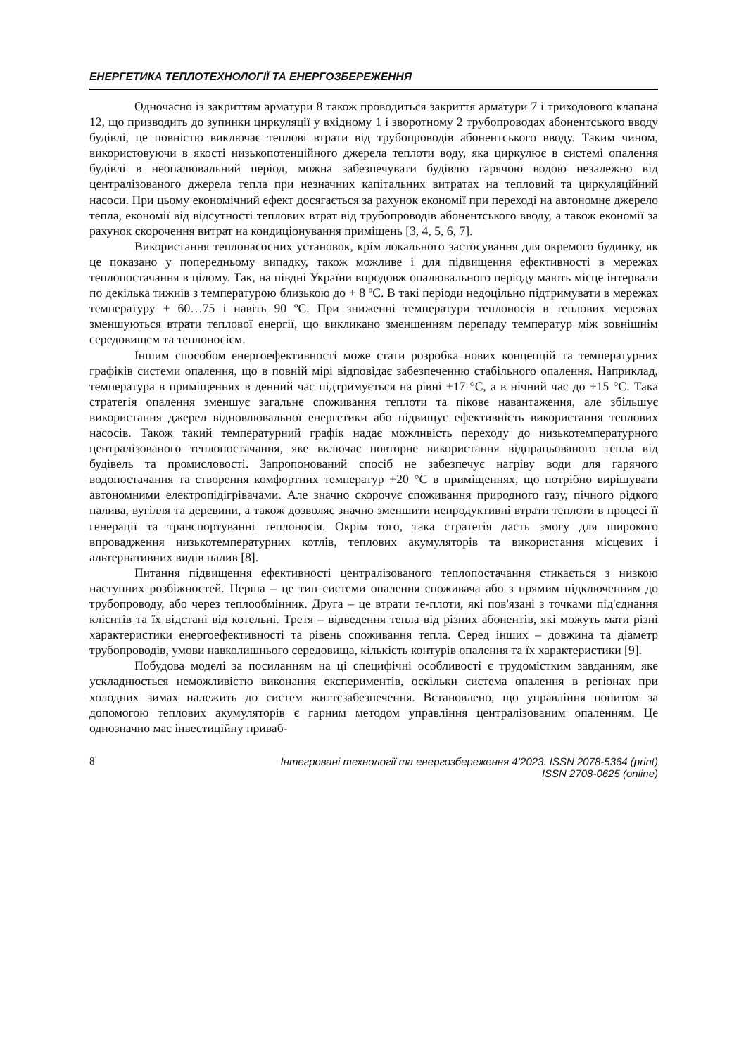ЕНЕРГЕТИКА ТЕПЛОТЕХНОЛОГІЇ ТА ЕНЕРГОЗБЕРЕЖЕННЯ
Одночасно із закриттям арматури 8 також проводиться закриття арматури 7 і триходового клапана 12, що призводить до зупинки циркуляції у вхідному 1 і зворотному 2 трубопроводах абонентського вводу будівлі, це повністю виключає теплові втрати від трубопроводів абонентського вводу. Таким чином, використовуючи в якості низькопотенційного джерела теплоти воду, яка циркулює в системі опалення будівлі в неопалювальний період, можна забезпечувати будівлю гарячою водою незалежно від централізованого джерела тепла при незначних капітальних витратах на тепловий та циркуляційний насоси. При цьому економічний ефект досягається за рахунок економії при переході на автономне джерело тепла, економії від відсутності теплових втрат від трубопроводів абонентського вводу, а також економії за рахунок скорочення витрат на кондиціонування приміщень [3, 4, 5, 6, 7].
Використання теплонасосних установок, крім локального застосування для окремого будинку, як це показано у попередньому випадку, також можливе і для підвищення ефективності в мережах теплопостачання в цілому. Так, на півдні України впродовж опалювального періоду мають місце інтервали по декілька тижнів з температурою близькою до + 8 ºС. В такі періоди недоцільно підтримувати в мережах температуру + 60…75 і навіть 90 ºС. При зниженні температури теплоносія в теплових мережах зменшуються втрати теплової енергії, що викликано зменшенням перепаду температур між зовнішнім середовищем та теплоносієм.
Іншим способом енергоефективності може стати розробка нових концепцій та температурних графіків системи опалення, що в повній мірі відповідає забезпеченню стабільного опалення. Наприклад, температура в приміщеннях в денний час підтримується на рівні +17 °С, а в нічний час до +15 °С. Така стратегія опалення зменшує загальне споживання теплоти та пікове навантаження, але збільшує використання джерел відновлювальної енергетики або підвищує ефективність використання теплових насосів. Також такий температурний графік надає можливість переходу до низькотемпературного централізованого теплопостачання, яке включає повторне використання відпрацьованого тепла від будівель та промисловості. Запропонований спосіб не забезпечує нагріву води для гарячого водопостачання та створення комфортних температур +20 °С в приміщеннях, що потрібно вирішувати автономними електропідігрівачами. Але значно скорочує споживання природного газу, пічного рідкого палива, вугілля та деревини, а також дозволяє значно зменшити непродуктивні втрати теплоти в процесі її генерації та транспортуванні теплоносія. Окрім того, така стратегія дасть змогу для широкого впровадження низькотемпературних котлів, теплових акумуляторів та використання місцевих і альтернативних видів палив [8].
Питання підвищення ефективності централізованого теплопостачання стикається з низкою наступних розбіжностей. Перша – це тип системи опалення споживача або з прямим підключенням до трубопроводу, або через теплообмінник. Друга – це втрати те-плоти, які пов'язані з точками під'єднання клієнтів та їх відстані від котельні. Третя – відведення тепла від різних абонентів, які можуть мати різні характеристики енергоефективності та рівень споживання тепла. Серед інших – довжина та діаметр трубопроводів, умови навколишнього середовища, кількість контурів опалення та їх характеристики [9].
Побудова моделі за посиланням на ці специфічні особливості є трудомістким завданням, яке ускладнюється неможливістю виконання експериментів, оскільки система опалення в регіонах при холодних зимах належить до систем життєзабезпечення. Встановлено, що управління попитом за допомогою теплових акумуляторів є гарним методом управління централізованим опаленням. Це однозначно має інвестиційну приваб-
8 Інтегровані технології та енергозбереження 4’2023. ISSN 2078-5364 (print)
ISSN 2708-0625 (online)